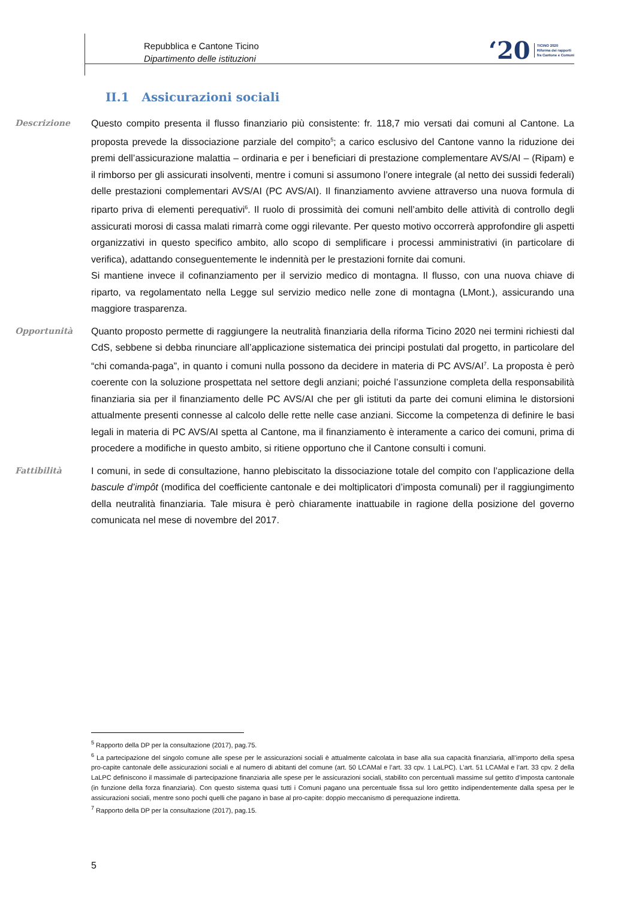Repubblica e Cantone Ticino
Dipartimento delle istituzioni
‘20 TICINO 2020
Riforma dei rapporti
fra Cantone e Comuni
II.1 Assicurazioni sociali
Descrizione
Questo compito presenta il flusso finanziario più consistente: fr. 118,7 mio versati dai comuni al Cantone. La proposta prevede la dissociazione parziale del compito<sup>5</sup>; a carico esclusivo del Cantone vanno la riduzione dei premi dell’assicurazione malattia – ordinaria e per i beneficiari di prestazione complementare AVS/AI – (Ripam) e il rimborso per gli assicurati insolventi, mentre i comuni si assumono l’onere integrale (al netto dei sussidi federali) delle prestazioni complementari AVS/AI (PC AVS/AI). Il finanziamento avviene attraverso una nuova formula di riparto priva di elementi perequativi<sup>6</sup>. Il ruolo di prossimità dei comuni nell’ambito delle attività di controllo degli assicurati morosi di cassa malati rimarrà come oggi rilevante. Per questo motivo occorrerà approfondire gli aspetti organizzativi in questo specifico ambito, allo scopo di semplificare i processi amministrativi (in particolare di verifica), adattando conseguentemente le indennità per le prestazioni fornite dai comuni.
Si mantiene invece il cofinanziamento per il servizio medico di montagna. Il flusso, con una nuova chiave di riparto, va regolamentato nella Legge sul servizio medico nelle zone di montagna (LMont.), assicurando una maggiore trasparenza.
Opportunità
Quanto proposto permette di raggiungere la neutralità finanziaria della riforma Ticino 2020 nei termini richiesti dal CdS, sebbene si debba rinunciare all’applicazione sistematica dei principi postulati dal progetto, in particolare del “chi comanda-paga”, in quanto i comuni nulla possono da decidere in materia di PC AVS/AI<sup>7</sup>. La proposta è però coerente con la soluzione prospettata nel settore degli anziani; poiché l’assunzione completa della responsabilità finanziaria sia per il finanziamento delle PC AVS/AI che per gli istituti da parte dei comuni elimina le distorsioni attualmente presenti connesse al calcolo delle rette nelle case anziani. Siccome la competenza di definire le basi legali in materia di PC AVS/AI spetta al Cantone, ma il finanziamento è interamente a carico dei comuni, prima di procedere a modifiche in questo ambito, si ritiene opportuno che il Cantone consulti i comuni.
Fattibilità
I comuni, in sede di consultazione, hanno plebiscitato la dissociazione totale del compito con l’applicazione della bascule d’impôt (modifica del coefficiente cantonale e dei moltiplicatori d’imposta comunali) per il raggiungimento della neutralità finanziaria. Tale misura è però chiaramente inattuabile in ragione della posizione del governo comunicata nel mese di novembre del 2017.
<sup>5</sup> Rapporto della DP per la consultazione (2017), pag.75.
<sup>6</sup> La partecipazione del singolo comune alle spese per le assicurazioni sociali è attualmente calcolata in base alla sua capacità finanziaria, all’importo della spesa pro-capite cantonale delle assicurazioni sociali e al numero di abitanti del comune (art. 50 LCAMal e l’art. 33 cpv. 1 LaLPC). L’art. 51 LCAMal e l’art. 33 cpv. 2 della LaLPC definiscono il massimale di partecipazione finanziaria alle spese per le assicurazioni sociali, stabilito con percentuali massime sul gettito d’imposta cantonale (in funzione della forza finanziaria). Con questo sistema quasi tutti i Comuni pagano una percentuale fissa sul loro gettito indipendentemente dalla spesa per le assicurazioni sociali, mentre sono pochi quelli che pagano in base al pro-capite: doppio meccanismo di perequazione indiretta.
<sup>7</sup> Rapporto della DP per la consultazione (2017), pag.15.
5